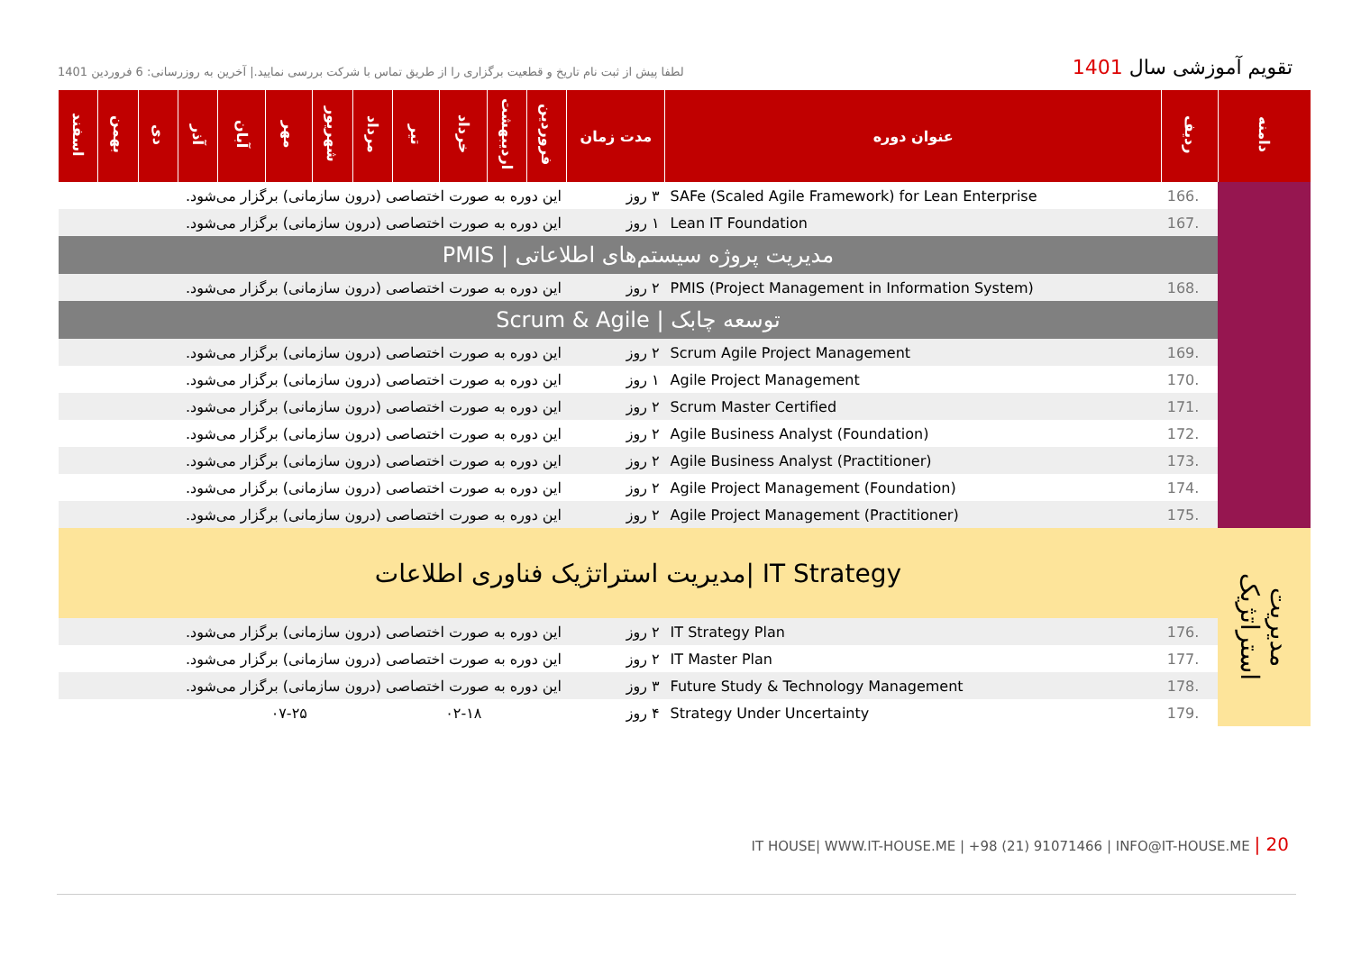تقویم آموزشی سال 1401
لطفا پیش از ثبت نام تاریخ و قطعیت برگزاری را از طریق تماس با شرکت بررسی نمایید.| آخرین به روزرسانی: 6 فروردین 1401
| دامنه | ردیف | عنوان دوره | مدت زمان | فروردین | اردیبهشت | خرداد | تیر | مرداد | شهریور | مهر | آبان | آذر | دی | بهمن | اسفند |
| --- | --- | --- | --- | --- | --- | --- | --- | --- | --- | --- | --- | --- | --- | --- | --- |
| | 166. | SAFe (Scaled Agile Framework) for Lean Enterprise | ۳ روز | این دوره به صورت اختصاصی (درون سازمانی) برگزار می‌شود. | | | | | | | | | | | |
| | 167. | Lean IT Foundation | ۱ روز | این دوره به صورت اختصاصی (درون سازمانی) برگزار می‌شود. | | | | | | | | | | | |
| | مدیریت پروژه سیستم‌های اطلاعاتی / PMIS | | | | | | | | | | | | | | |
| | 168. | PMIS (Project Management in Information System) | ۲ روز | این دوره به صورت اختصاصی (درون سازمانی) برگزار می‌شود. | | | | | | | | | | | |
| | توسعه چابک / Scrum & Agile | | | | | | | | | | | | | | |
| | 169. | Scrum Agile Project Management | ۲ روز | این دوره به صورت اختصاصی (درون سازمانی) برگزار می‌شود. | | | | | | | | | | | |
| | 170. | Agile Project Management | ۱ روز | این دوره به صورت اختصاصی (درون سازمانی) برگزار می‌شود. | | | | | | | | | | | |
| | 171. | Scrum Master Certified | ۲ روز | این دوره به صورت اختصاصی (درون سازمانی) برگزار می‌شود. | | | | | | | | | | | |
| | 172. | Agile Business Analyst (Foundation) | ۲ روز | این دوره به صورت اختصاصی (درون سازمانی) برگزار می‌شود. | | | | | | | | | | | |
| | 173. | Agile Business Analyst (Practitioner) | ۲ روز | این دوره به صورت اختصاصی (درون سازمانی) برگزار می‌شود. | | | | | | | | | | | |
| | 174. | Agile Project Management (Foundation) | ۲ روز | این دوره به صورت اختصاصی (درون سازمانی) برگزار می‌شود. | | | | | | | | | | | |
| | 175. | Agile Project Management (Practitioner) | ۲ روز | این دوره به صورت اختصاصی (درون سازمانی) برگزار می‌شود. | | | | | | | | | | | |
| مدیریت استراتژیک | IT Strategy /مدیریت استراتژیک فناوری اطلاعات | | | | | | | | | | | | | | |
| | 176. | IT Strategy Plan | ۲ روز | این دوره به صورت اختصاصی (درون سازمانی) برگزار می‌شود. | | | | | | | | | | | |
| | 177. | IT Master Plan | ۲ روز | این دوره به صورت اختصاصی (درون سازمانی) برگزار می‌شود. | | | | | | | | | | | |
| | 178. | Future Study & Technology Management | ۳ روز | این دوره به صورت اختصاصی (درون سازمانی) برگزار می‌شود. | | | | | | | | | | | |
| | 179. | Strategy Under Uncertainty | ۴ روز | | | ۰۲-۱۸ | | | | ۰۷-۲۵ | | | | | |
IT HOUSE| WWW.IT-HOUSE.ME | +98 (21) 91071466 | INFO@IT-HOUSE.ME | 20